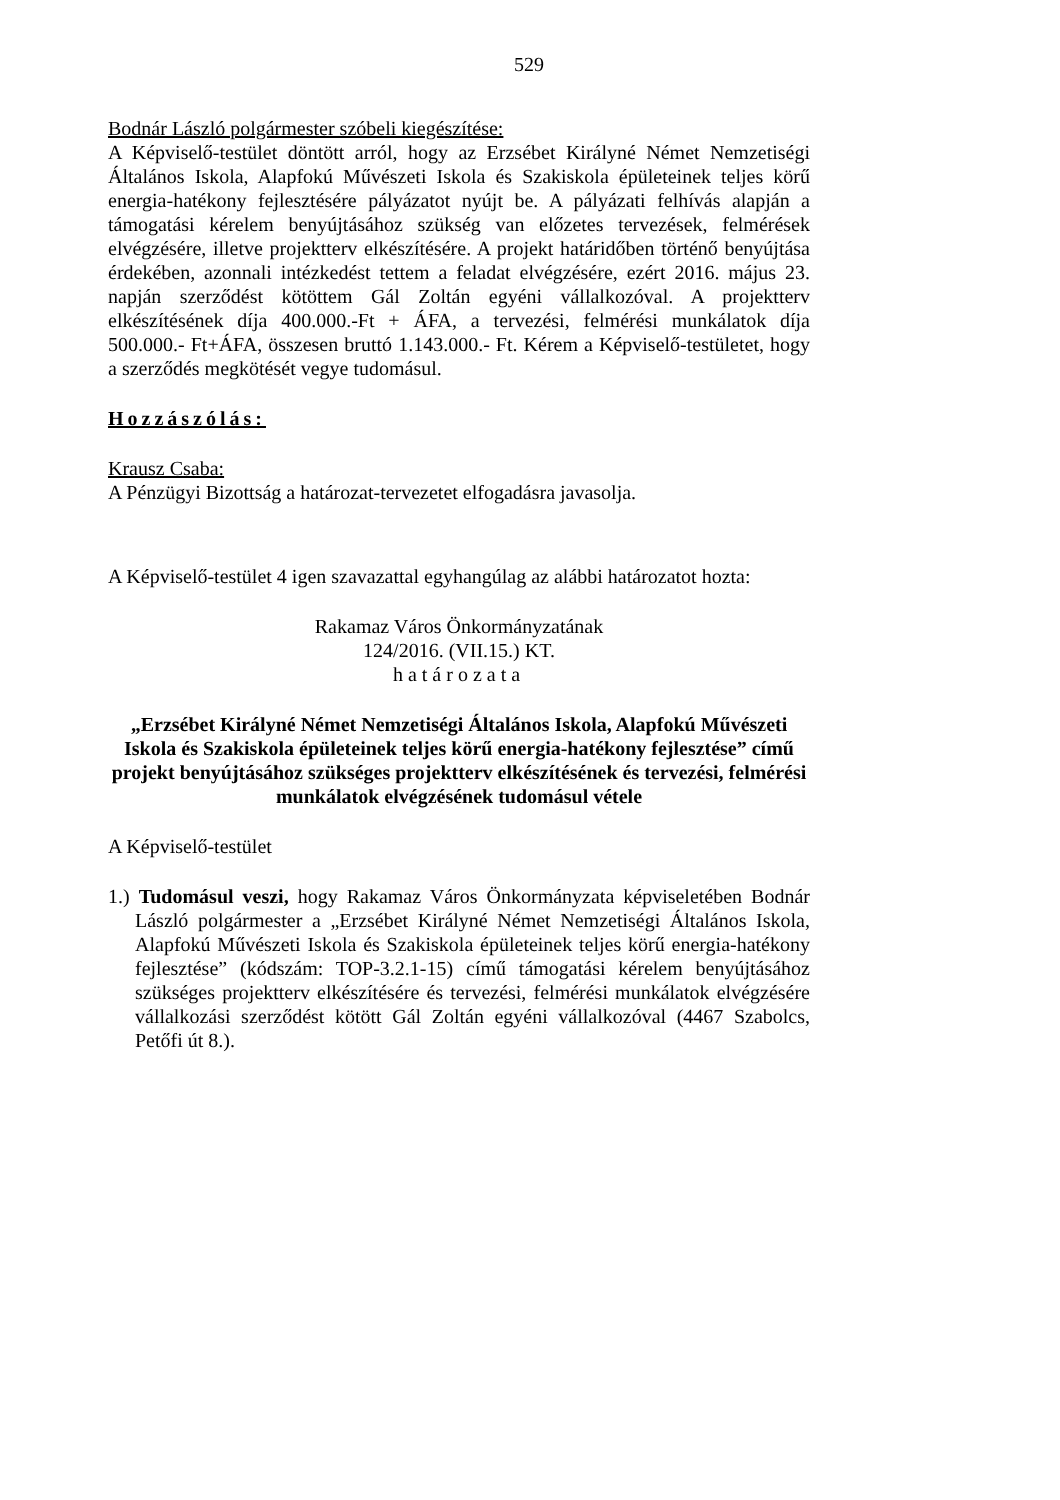529
Bodnár László polgármester szóbeli kiegészítése:
A Képviselő-testület döntött arról, hogy az Erzsébet Királyné Német Nemzetiségi Általános Iskola, Alapfokú Művészeti Iskola és Szakiskola épületeinek teljes körű energia-hatékony fejlesztésére pályázatot nyújt be. A pályázati felhívás alapján a támogatási kérelem benyújtásához szükség van előzetes tervezések, felmérések elvégzésére, illetve projektterv elkészítésére. A projekt határidőben történő benyújtása érdekében, azonnali intézkedést tettem a feladat elvégzésére, ezért 2016. május 23. napján szerződést kötöttem Gál Zoltán egyéni vállalkozóval. A projektterv elkészítésének díja 400.000.-Ft + ÁFA, a tervezési, felmérési munkálatok díja 500.000.- Ft+ÁFA, összesen bruttó 1.143.000.- Ft. Kérem a Képviselő-testületet, hogy a szerződés megkötését vegye tudomásul.
Hozzászólás:
Krausz Csaba:
A Pénzügyi Bizottság a határozat-tervezetet elfogadásra javasolja.
A Képviselő-testület 4 igen szavazattal egyhangúlag az alábbi határozatot hozta:
Rakamaz Város Önkormányzatának
124/2016. (VII.15.) KT.
határozata
„Erzsébet Királyné Német Nemzetiségi Általános Iskola, Alapfokú Művészeti Iskola és Szakiskola épületeinek teljes körű energia-hatékony fejlesztése” című projekt benyújtásához szükséges projektterv elkészítésének és tervezési, felmérési munkálatok elvégzésének tudomásul vétele
A Képviselő-testület
1.) Tudomásul veszi, hogy Rakamaz Város Önkormányzata képviseletében Bodnár László polgármester a „Erzsébet Királyné Német Nemzetiségi Általános Iskola, Alapfokú Művészeti Iskola és Szakiskola épületeinek teljes körű energia-hatékony fejlesztése” (kódszám: TOP-3.2.1-15) című támogatási kérelem benyújtásához szükséges projektterv elkészítésére és tervezési, felmérési munkálatok elvégzésére vállalkozási szerződést kötött Gál Zoltán egyéni vállalkozóval (4467 Szabolcs, Petőfi út 8.).